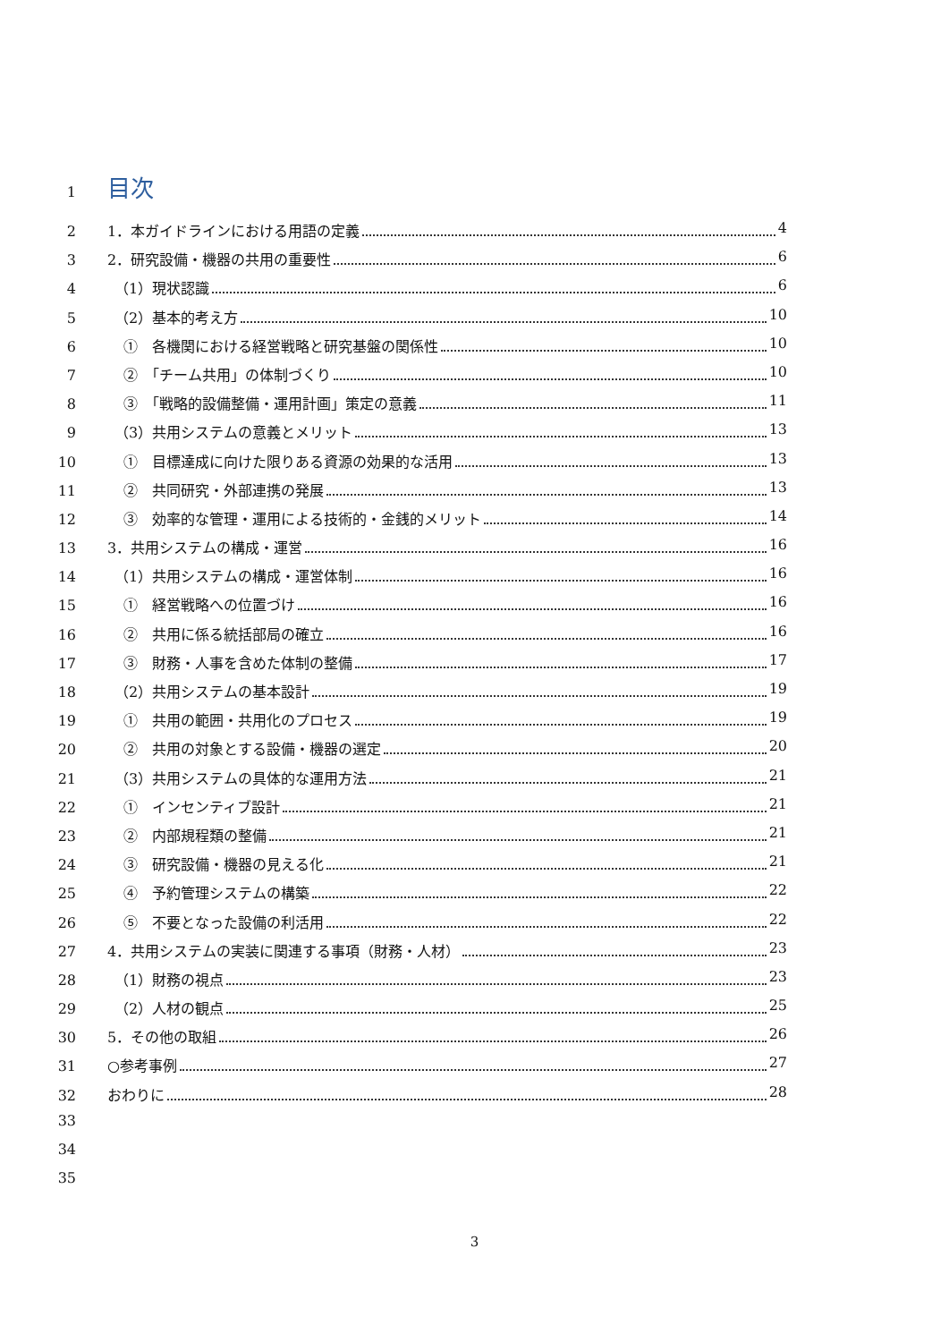1 目次
2 1．本ガイドラインにおける用語の定義 4
3 2．研究設備・機器の共用の重要性 6
4 （1）現状認識 6
5 （2）基本的考え方 10
6 ①　各機関における経営戦略と研究基盤の関係性 10
7 ②　「チーム共用」の体制づくり 10
8 ③　「戦略的設備整備・運用計画」策定の意義 11
9 （3）共用システムの意義とメリット 13
10 ①　目標達成に向けた限りある資源の効果的な活用 13
11 ②　共同研究・外部連携の発展 13
12 ③　効率的な管理・運用による技術的・金銭的メリット 14
13 3．共用システムの構成・運営 16
14 （1）共用システムの構成・運営体制 16
15 ①　経営戦略への位置づけ 16
16 ②　共用に係る統括部局の確立 16
17 ③　財務・人事を含めた体制の整備 17
18 （2）共用システムの基本設計 19
19 ①　共用の範囲・共用化のプロセス 19
20 ②　共用の対象とする設備・機器の選定 20
21 （3）共用システムの具体的な運用方法 21
22 ①　インセンティブ設計 21
23 ②　内部規程類の整備 21
24 ③　研究設備・機器の見える化 21
25 ④　予約管理システムの構築 22
26 ⑤　不要となった設備の利活用 22
27 4．共用システムの実装に関連する事項（財務・人材） 23
28 （1）財務の視点 23
29 （2）人材の観点 25
30 5．その他の取組 26
31 ○参考事例 27
32 おわりに 28
33
34
35
3